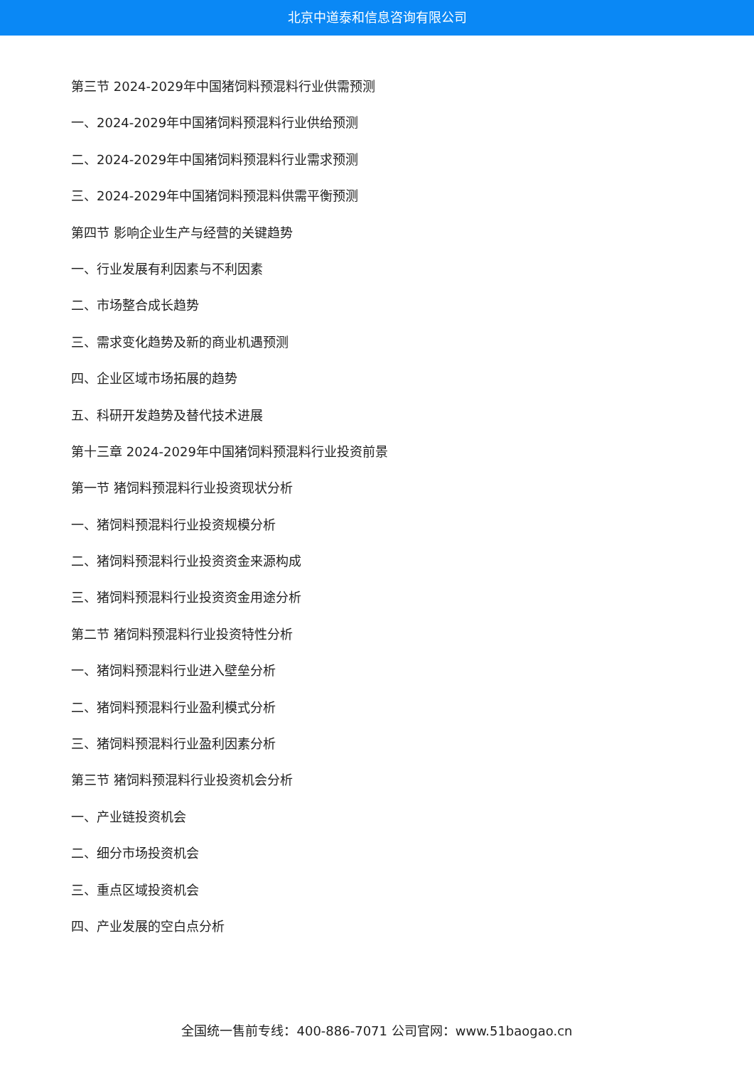北京中道泰和信息咨询有限公司
第三节 2024-2029年中国猪饲料预混料行业供需预测
一、2024-2029年中国猪饲料预混料行业供给预测
二、2024-2029年中国猪饲料预混料行业需求预测
三、2024-2029年中国猪饲料预混料供需平衡预测
第四节 影响企业生产与经营的关键趋势
一、行业发展有利因素与不利因素
二、市场整合成长趋势
三、需求变化趋势及新的商业机遇预测
四、企业区域市场拓展的趋势
五、科研开发趋势及替代技术进展
第十三章 2024-2029年中国猪饲料预混料行业投资前景
第一节 猪饲料预混料行业投资现状分析
一、猪饲料预混料行业投资规模分析
二、猪饲料预混料行业投资资金来源构成
三、猪饲料预混料行业投资资金用途分析
第二节 猪饲料预混料行业投资特性分析
一、猪饲料预混料行业进入壁垒分析
二、猪饲料预混料行业盈利模式分析
三、猪饲料预混料行业盈利因素分析
第三节 猪饲料预混料行业投资机会分析
一、产业链投资机会
二、细分市场投资机会
三、重点区域投资机会
四、产业发展的空白点分析
全国统一售前专线：400-886-7071 公司官网：www.51baogao.cn